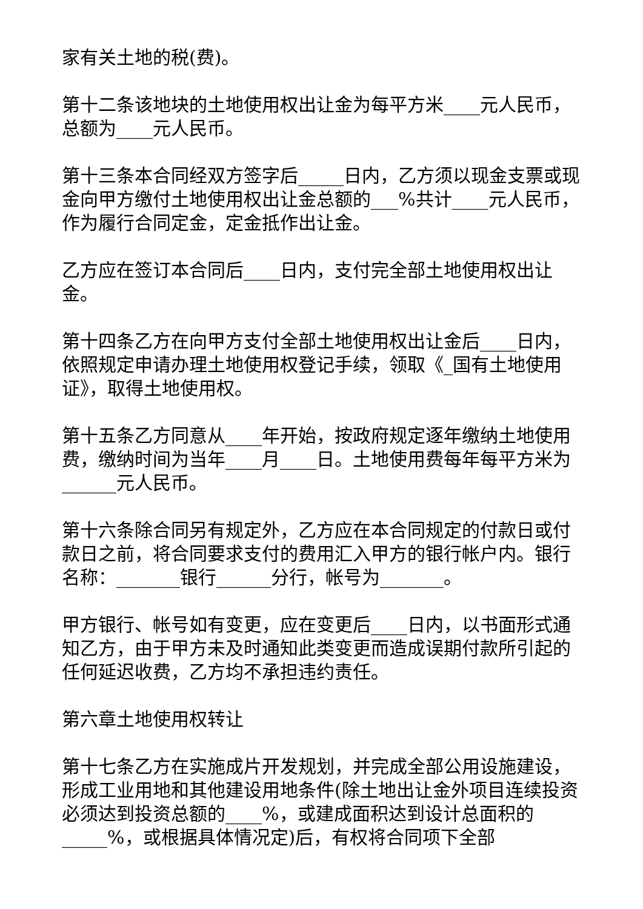家有关土地的税(费)。
第十二条该地块的土地使用权出让金为每平方米____元人民币，总额为____元人民币。
第十三条本合同经双方签字后_____日内，乙方须以现金支票或现金向甲方缴付土地使用权出让金总额的___%共计____元人民币，作为履行合同定金，定金抵作出让金。
乙方应在签订本合同后____日内，支付完全部土地使用权出让金。
第十四条乙方在向甲方支付全部土地使用权出让金后____日内，依照规定申请办理土地使用权登记手续，领取《_国有土地使用证》，取得土地使用权。
第十五条乙方同意从____年开始，按政府规定逐年缴纳土地使用费，缴纳时间为当年____月____日。土地使用费每年每平方米为______元人民币。
第十六条除合同另有规定外，乙方应在本合同规定的付款日或付款日之前，将合同要求支付的费用汇入甲方的银行帐户内。银行名称：_______银行______分行，帐号为_______。
甲方银行、帐号如有变更，应在变更后____日内，以书面形式通知乙方，由于甲方未及时通知此类变更而造成误期付款所引起的任何延迟收费，乙方均不承担违约责任。
第六章土地使用权转让
第十七条乙方在实施成片开发规划，并完成全部公用设施建设，形成工业用地和其他建设用地条件(除土地出让金外项目连续投资必须达到投资总额的____%，或建成面积达到设计总面积的_____%，或根据具体情况定)后，有权将合同项下全部